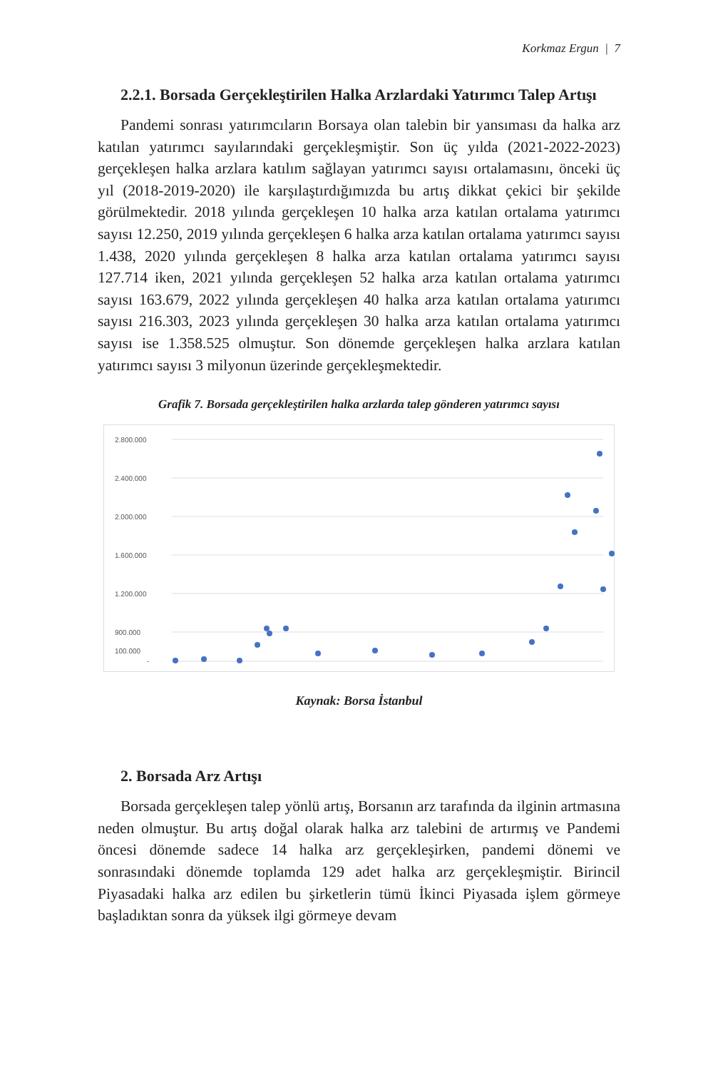Korkmaz Ergun | 7
2.2.1. Borsada Gerçekleştirilen Halka Arzlardaki Yatırımcı Talep Artışı
Pandemi sonrası yatırımcıların Borsaya olan talebin bir yansıması da halka arz katılan yatırımcı sayılarındaki gerçekleşmiştir. Son üç yılda (2021-2022-2023) gerçekleşen halka arzlara katılım sağlayan yatırımcı sayısı ortalamasını, önceki üç yıl (2018-2019-2020) ile karşılaştırdığımızda bu artış dikkat çekici bir şekilde görülmektedir. 2018 yılında gerçekleşen 10 halka arza katılan ortalama yatırımcı sayısı 12.250, 2019 yılında gerçekleşen 6 halka arza katılan ortalama yatırımcı sayısı 1.438, 2020 yılında gerçekleşen 8 halka arza katılan ortalama yatırımcı sayısı 127.714 iken, 2021 yılında gerçekleşen 52 halka arza katılan ortalama yatırımcı sayısı 163.679, 2022 yılında gerçekleşen 40 halka arza katılan ortalama yatırımcı sayısı 216.303, 2023 yılında gerçekleşen 30 halka arza katılan ortalama yatırımcı sayısı ise 1.358.525 olmuştur. Son dönemde gerçekleşen halka arzlara katılan yatırımcı sayısı 3 milyonun üzerinde gerçekleşmektedir.
Grafik 7. Borsada gerçekleştirilen halka arzlarda talep gönderen yatırımcı sayısı
2.800.000
2.400.000
2.000.000
1.600.000
1.200.000
900.000
100.000
-
Kaynak: Borsa İstanbul
2. Borsada Arz Artışı
Borsada gerçekleşen talep yönlü artış, Borsanın arz tarafında da ilginin artmasına neden olmuştur. Bu artış doğal olarak halka arz talebini de artırmış ve Pandemi öncesi dönemde sadece 14 halka arz gerçekleşirken, pandemi dönemi ve sonrasındaki dönemde toplamda 129 adet halka arz gerçekleşmiştir. Birincil Piyasadaki halka arz edilen bu şirketlerin tümü İkinci Piyasada işlem görmeye başladıktan sonra da yüksek ilgi görmeye devam